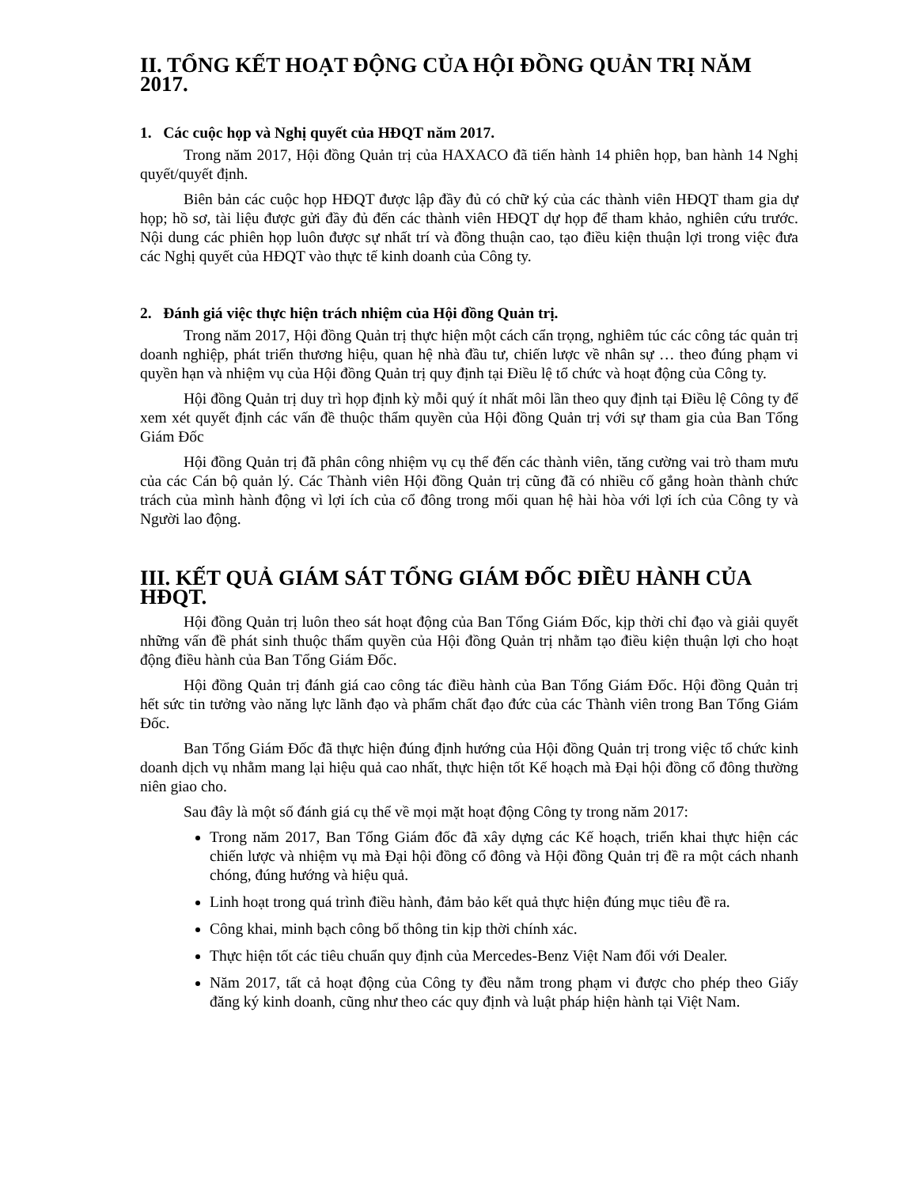II. TỔNG KẾT HOẠT ĐỘNG CỦA HỘI ĐỒNG QUẢN TRỊ NĂM 2017.
1. Các cuộc họp và Nghị quyết của HĐQT năm 2017.
Trong năm 2017, Hội đồng Quản trị của HAXACO đã tiến hành 14 phiên họp, ban hành 14 Nghị quyết/quyết định.
Biên bản các cuộc họp HĐQT được lập đầy đủ có chữ ký của các thành viên HĐQT tham gia dự họp; hồ sơ, tài liệu được gửi đầy đủ đến các thành viên HĐQT dự họp để tham khảo, nghiên cứu trước. Nội dung các phiên họp luôn được sự nhất trí và đồng thuận cao, tạo điều kiện thuận lợi trong việc đưa các Nghị quyết của HĐQT vào thực tế kinh doanh của Công ty.
2. Đánh giá việc thực hiện trách nhiệm của Hội đồng Quản trị.
Trong năm 2017, Hội đồng Quản trị thực hiện một cách cẩn trọng, nghiêm túc các công tác quản trị doanh nghiệp, phát triển thương hiệu, quan hệ nhà đầu tư, chiến lược về nhân sự … theo đúng phạm vi quyền hạn và nhiệm vụ của Hội đồng Quản trị quy định tại Điều lệ tổ chức và hoạt động của Công ty.
Hội đồng Quản trị duy trì họp định kỳ mỗi quý ít nhất môi lần theo quy định tại Điều lệ Công ty để xem xét quyết định các vấn đề thuộc thẩm quyền của Hội đồng Quản trị với sự tham gia của Ban Tổng Giám Đốc
Hội đồng Quản trị đã phân công nhiệm vụ cụ thể đến các thành viên, tăng cường vai trò tham mưu của các Cán bộ quản lý. Các Thành viên Hội đồng Quản trị cũng đã có nhiều cố gắng hoàn thành chức trách của mình hành động vì lợi ích của cổ đông trong mối quan hệ hài hòa với lợi ích của Công ty và Người lao động.
III. KẾT QUẢ GIÁM SÁT TỔNG GIÁM ĐỐC ĐIỀU HÀNH CỦA HĐQT.
Hội đồng Quản trị luôn theo sát hoạt động của Ban Tổng Giám Đốc, kịp thời chỉ đạo và giải quyết những vấn đề phát sinh thuộc thẩm quyền của Hội đồng Quản trị nhằm tạo điều kiện thuận lợi cho hoạt động điều hành của Ban Tổng Giám Đốc.
Hội đồng Quản trị đánh giá cao công tác điều hành của Ban Tổng Giám Đốc. Hội đồng Quản trị hết sức tin tưởng vào năng lực lãnh đạo và phẩm chất đạo đức của các Thành viên trong Ban Tổng Giám Đốc.
Ban Tổng Giám Đốc đã thực hiện đúng định hướng của Hội đồng Quản trị trong việc tổ chức kinh doanh dịch vụ nhằm mang lại hiệu quả cao nhất, thực hiện tốt Kế hoạch mà Đại hội đồng cổ đông thường niên giao cho.
Sau đây là một số đánh giá cụ thể về mọi mặt hoạt động Công ty trong năm 2017:
Trong năm 2017, Ban Tổng Giám đốc đã xây dựng các Kế hoạch, triển khai thực hiện các chiến lược và nhiệm vụ mà Đại hội đồng cổ đông và Hội đồng Quản trị đề ra một cách nhanh chóng, đúng hướng và hiệu quả.
Linh hoạt trong quá trình điều hành, đảm bảo kết quả thực hiện đúng mục tiêu đề ra.
Công khai, minh bạch công bố thông tin kịp thời chính xác.
Thực hiện tốt các tiêu chuẩn quy định của Mercedes-Benz Việt Nam đối với Dealer.
Năm 2017, tất cả hoạt động của Công ty đều nằm trong phạm vi được cho phép theo Giấy đăng ký kinh doanh, cũng như theo các quy định và luật pháp hiện hành tại Việt Nam.